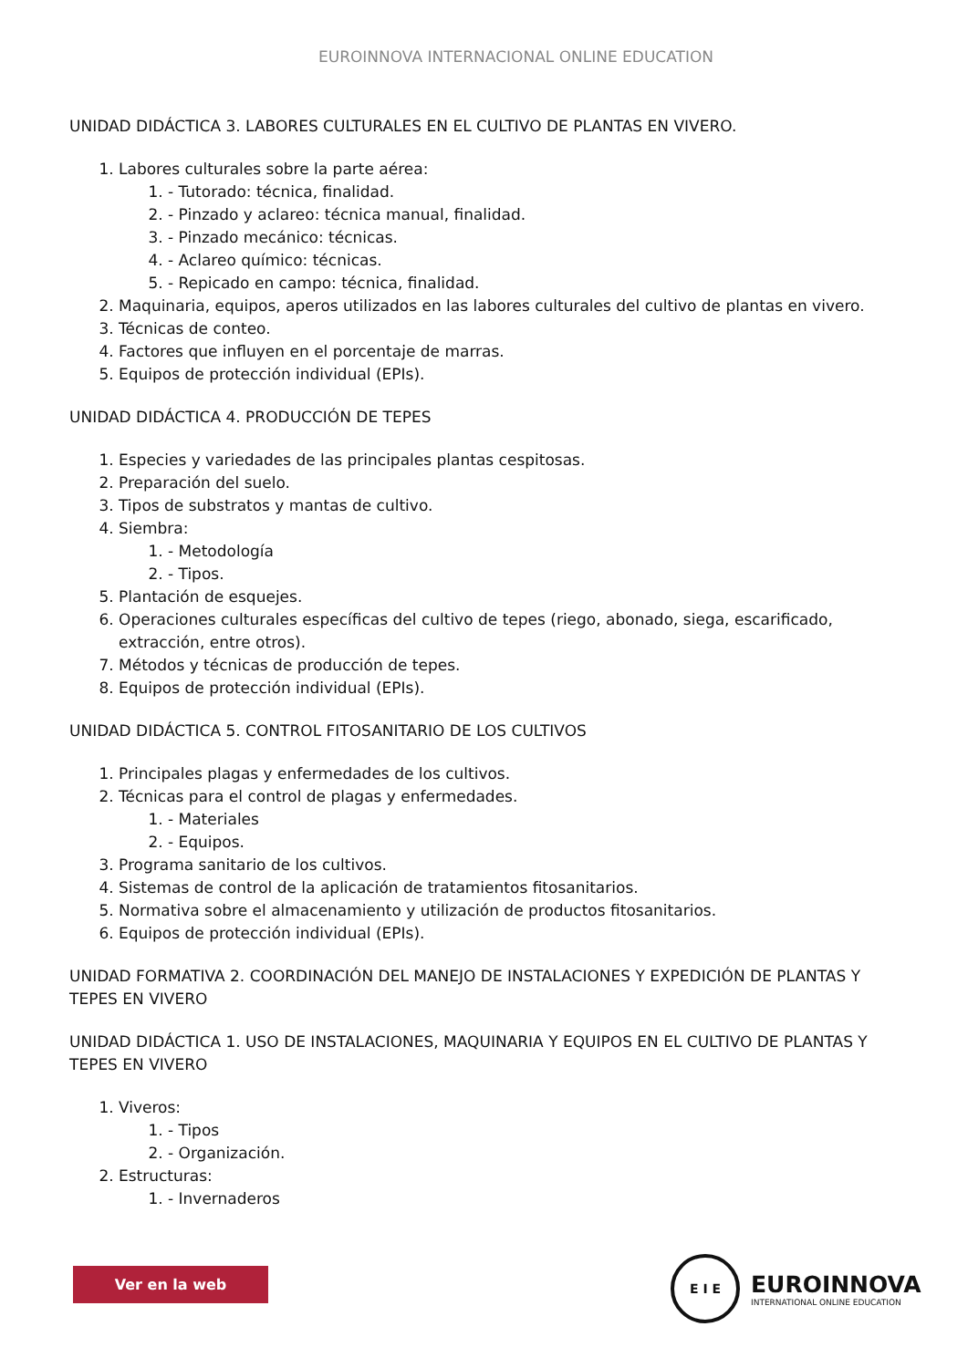EUROINNOVA INTERNACIONAL ONLINE EDUCATION
UNIDAD DIDÁCTICA 3. LABORES CULTURALES EN EL CULTIVO DE PLANTAS EN VIVERO.
1. Labores culturales sobre la parte aérea:
1. - Tutorado: técnica, finalidad.
2. - Pinzado y aclareo: técnica manual, finalidad.
3. - Pinzado mecánico: técnicas.
4. - Aclareo químico: técnicas.
5. - Repicado en campo: técnica, finalidad.
2. Maquinaria, equipos, aperos utilizados en las labores culturales del cultivo de plantas en vivero.
3. Técnicas de conteo.
4. Factores que influyen en el porcentaje de marras.
5. Equipos de protección individual (EPIs).
UNIDAD DIDÁCTICA 4. PRODUCCIÓN DE TEPES
1. Especies y variedades de las principales plantas cespitosas.
2. Preparación del suelo.
3. Tipos de substratos y mantas de cultivo.
4. Siembra:
1. - Metodología
2. - Tipos.
5. Plantación de esquejes.
6. Operaciones culturales específicas del cultivo de tepes (riego, abonado, siega, escarificado, extracción, entre otros).
7. Métodos y técnicas de producción de tepes.
8. Equipos de protección individual (EPIs).
UNIDAD DIDÁCTICA 5. CONTROL FITOSANITARIO DE LOS CULTIVOS
1. Principales plagas y enfermedades de los cultivos.
2. Técnicas para el control de plagas y enfermedades.
1. - Materiales
2. - Equipos.
3. Programa sanitario de los cultivos.
4. Sistemas de control de la aplicación de tratamientos fitosanitarios.
5. Normativa sobre el almacenamiento y utilización de productos fitosanitarios.
6. Equipos de protección individual (EPIs).
UNIDAD FORMATIVA 2. COORDINACIÓN DEL MANEJO DE INSTALACIONES Y EXPEDICIÓN DE PLANTAS Y TEPES EN VIVERO
UNIDAD DIDÁCTICA 1. USO DE INSTALACIONES, MAQUINARIA Y EQUIPOS EN EL CULTIVO DE PLANTAS Y TEPES EN VIVERO
1. Viveros:
1. - Tipos
2. - Organización.
2. Estructuras:
1. - Invernaderos
Ver en la web
E I E
EUROINNOVA
INTERNATIONAL ONLINE EDUCATION